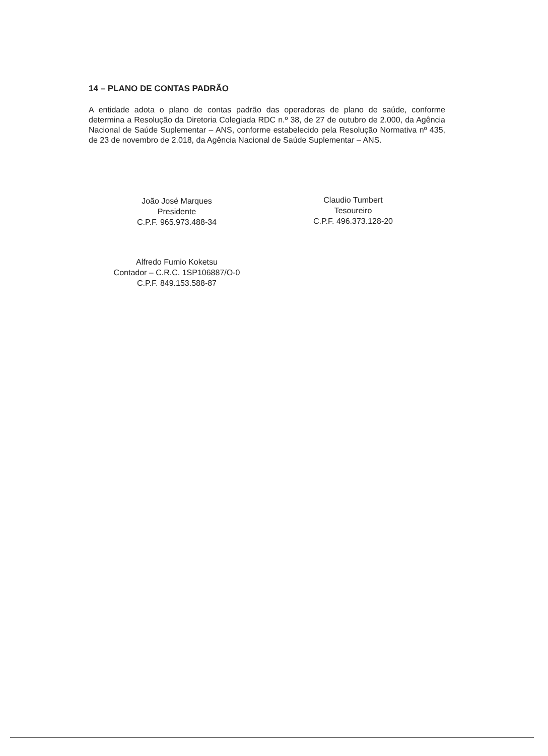14 – PLANO DE CONTAS PADRÃO
A entidade adota o plano de contas padrão das operadoras de plano de saúde, conforme determina a Resolução da Diretoria Colegiada RDC n.º 38, de 27 de outubro de 2.000, da Agência Nacional de Saúde Suplementar – ANS, conforme estabelecido pela Resolução Normativa nº 435, de 23 de novembro de 2.018, da Agência Nacional de Saúde Suplementar – ANS.
João José Marques
Presidente
C.P.F. 965.973.488-34
Claudio Tumbert
Tesoureiro
C.P.F. 496.373.128-20
Alfredo Fumio Koketsu
Contador – C.R.C. 1SP106887/O-0
C.P.F. 849.153.588-87